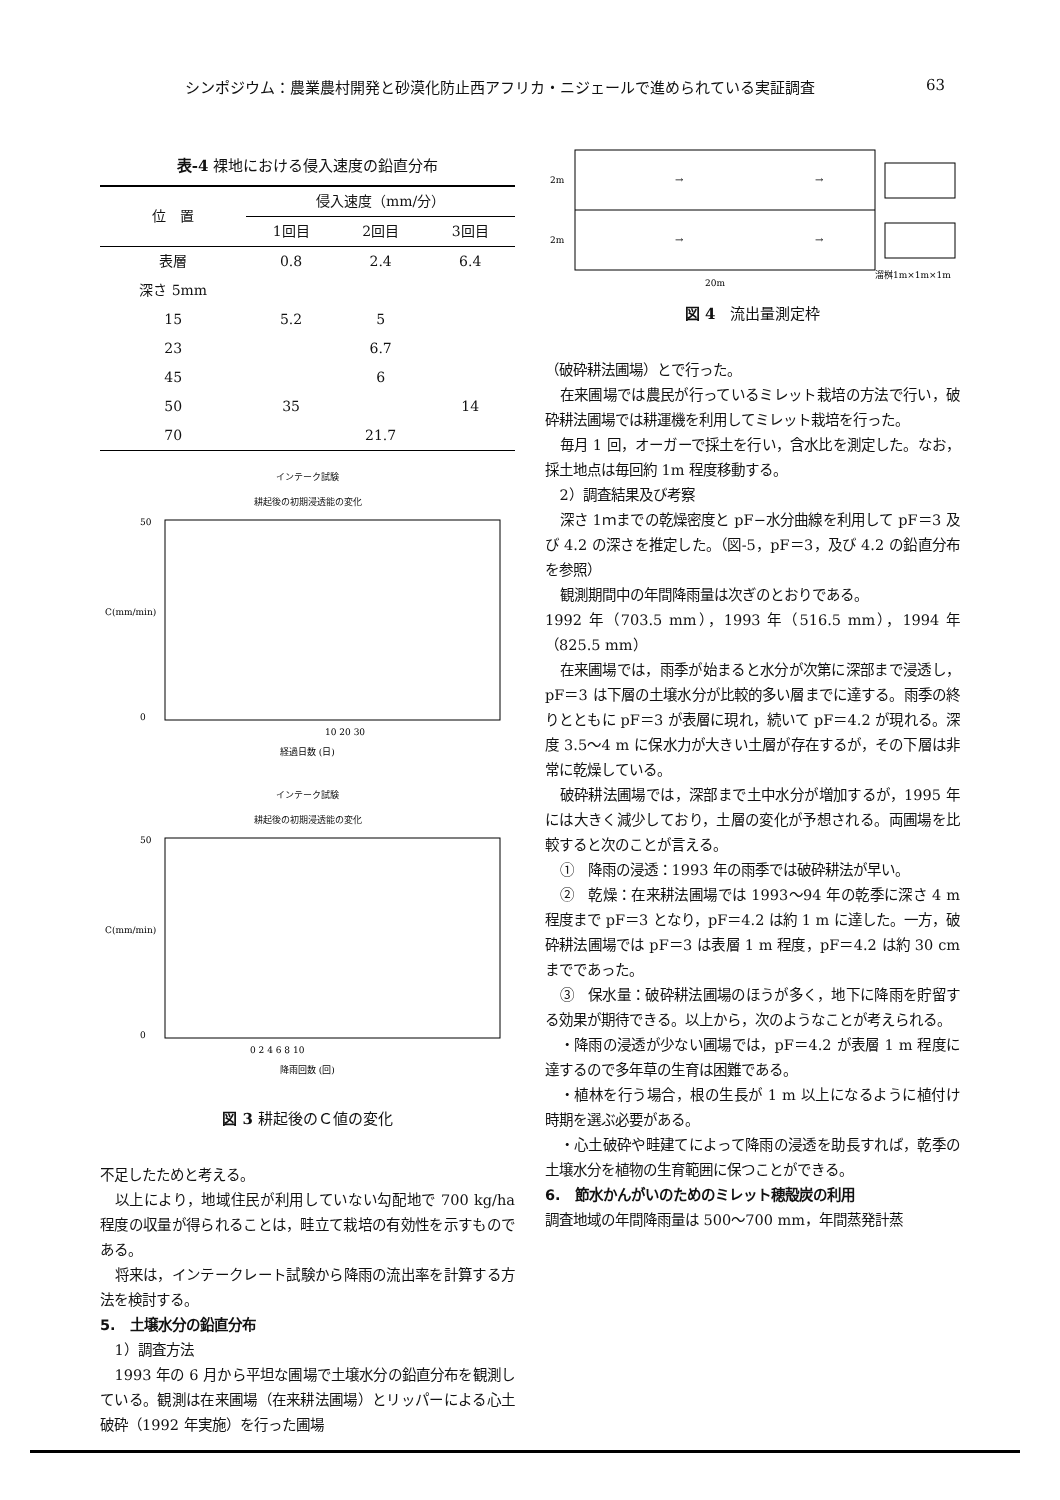シンポジウム：農業農村開発と砂漠化防止西アフリカ・ニジェールで進められている実証調査 63
表-4 裸地における侵入速度の鉛直分布
| 位 置 | 侵入速度（mm/分） | | |
| --- | --- | --- | --- |
| | 1回目 | 2回目 | 3回目 |
| 表層 | 0.8 | 2.4 | 6.4 |
| 深さ 5mm | | | |
| 15 | 5.2 | 5 | |
| 23 | | 6.7 | |
| 45 | | 6 | |
| 50 | 35 | | 14 |
| 70 | | 21.7 | |
インテーク試験
耕起後の初期浸透能の変化
C(mm/min)
50
0
10 20 30
経過日数 (日)
インテーク試験
耕起後の初期浸透能の変化
C(mm/min)
50
0
0 2 4 6 8 10
降雨回数 (回)
図 3 耕起後のＣ値の変化
不足したためと考える。
以上により，地域住民が利用していない勾配地で 700 kg/ha 程度の収量が得られることは，畦立て栽培の有効性を示すものである。
将来は，インテークレート試験から降雨の流出率を計算する方法を検討する。
5.　土壌水分の鉛直分布
1）調査方法
1993 年の 6 月から平坦な圃場で土壌水分の鉛直分布を観測している。観測は在来圃場（在来耕法圃場）とリッパーによる心土破砕（1992 年実施）を行った圃場
2m
2m
→
→
→
→
溜桝1m×1m×1m
20m
図 4　流出量測定枠
（破砕耕法圃場）とで行った。
在来圃場では農民が行っているミレット栽培の方法で行い，破砕耕法圃場では耕運機を利用してミレット栽培を行った。
毎月 1 回，オーガーで採土を行い，含水比を測定した。なお，採土地点は毎回約 1m 程度移動する。
2）調査結果及び考察
深さ 1ｍまでの乾燥密度と pF−水分曲線を利用して pF＝3 及び 4.2 の深さを推定した。（図-5，pF＝3，及び 4.2 の鉛直分布を参照）
観測期間中の年間降雨量は次ぎのとおりである。
1992 年（703.5 mm），1993 年（516.5 mm），1994 年（825.5 mm）
在来圃場では，雨季が始まると水分が次第に深部まで浸透し，pF＝3 は下層の土壌水分が比較的多い層までに達する。雨季の終りとともに pF＝3 が表層に現れ，続いて pF＝4.2 が現れる。深度 3.5〜4 m に保水力が大きい土層が存在するが，その下層は非常に乾燥している。
破砕耕法圃場では，深部まで土中水分が増加するが，1995 年には大きく減少しており，土層の変化が予想される。両圃場を比較すると次のことが言える。
①　降雨の浸透：1993 年の雨季では破砕耕法が早い。
②　乾燥：在来耕法圃場では 1993〜94 年の乾季に深さ 4 m 程度まで pF＝3 となり，pF＝4.2 は約 1 m に達した。一方，破砕耕法圃場では pF＝3 は表層 1 m 程度，pF＝4.2 は約 30 cm までであった。
③　保水量：破砕耕法圃場のほうが多く，地下に降雨を貯留する効果が期待できる。以上から，次のようなことが考えられる。
・降雨の浸透が少ない圃場では，pF＝4.2 が表層 1 m 程度に達するので多年草の生育は困難である。
・植林を行う場合，根の生長が 1 m 以上になるように植付け時期を選ぶ必要がある。
・心土破砕や畦建てによって降雨の浸透を助長すれば，乾季の土壌水分を植物の生育範囲に保つことができる。
6.　節水かんがいのためのミレット穂殻炭の利用
調査地域の年間降雨量は 500〜700 mm，年間蒸発計蒸